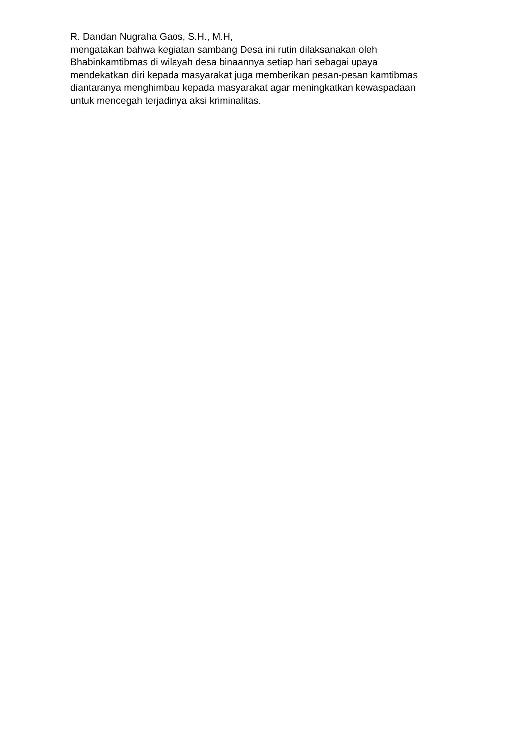R. Dandan Nugraha Gaos, S.H., M.H,
mengatakan bahwa kegiatan sambang Desa ini rutin dilaksanakan oleh
Bhabinkamtibmas di wilayah desa binaannya setiap hari sebagai upaya
mendekatkan diri kepada masyarakat juga memberikan pesan-pesan kamtibmas
diantaranya menghimbau kepada masyarakat agar meningkatkan kewaspadaan
untuk mencegah terjadinya aksi kriminalitas.